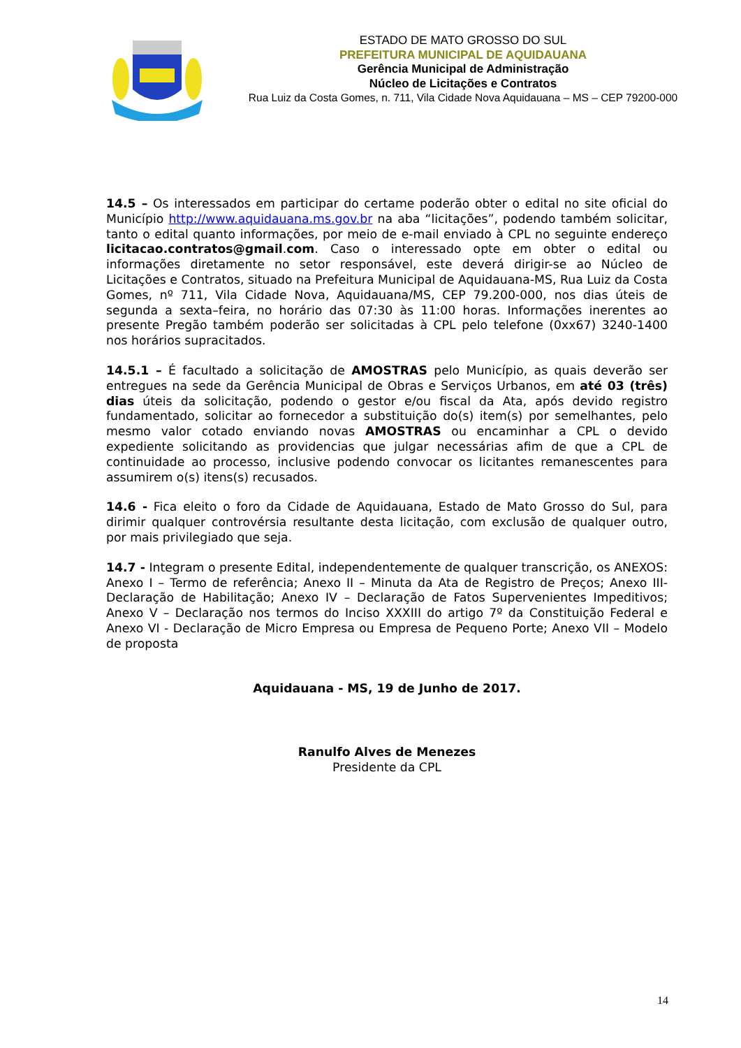ESTADO DE MATO GROSSO DO SUL
PREFEITURA MUNICIPAL DE AQUIDAUANA
Gerência Municipal de Administração
Núcleo de Licitações e Contratos
Rua Luiz da Costa Gomes, n. 711, Vila Cidade Nova Aquidauana – MS – CEP 79200-000
14.5 – Os interessados em participar do certame poderão obter o edital no site oficial do Município http://www.aquidauana.ms.gov.br na aba “licitações”, podendo também solicitar, tanto o edital quanto informações, por meio de e-mail enviado à CPL no seguinte endereço licitacao.contratos@gmail.com. Caso o interessado opte em obter o edital ou informações diretamente no setor responsável, este deverá dirigir-se ao Núcleo de Licitações e Contratos, situado na Prefeitura Municipal de Aquidauana-MS, Rua Luiz da Costa Gomes, nº 711, Vila Cidade Nova, Aquidauana/MS, CEP 79.200-000, nos dias úteis de segunda a sexta–feira, no horário das 07:30 às 11:00 horas. Informações inerentes ao presente Pregão também poderão ser solicitadas à CPL pelo telefone (0xx67) 3240-1400 nos horários supracitados.
14.5.1 – É facultado a solicitação de AMOSTRAS pelo Município, as quais deverão ser entregues na sede da Gerência Municipal de Obras e Serviços Urbanos, em até 03 (três) dias úteis da solicitação, podendo o gestor e/ou fiscal da Ata, após devido registro fundamentado, solicitar ao fornecedor a substituição do(s) item(s) por semelhantes, pelo mesmo valor cotado enviando novas AMOSTRAS ou encaminhar a CPL o devido expediente solicitando as providencias que julgar necessárias afim de que a CPL de continuidade ao processo, inclusive podendo convocar os licitantes remanescentes para assumirem o(s) itens(s) recusados.
14.6 - Fica eleito o foro da Cidade de Aquidauana, Estado de Mato Grosso do Sul, para dirimir qualquer controvérsia resultante desta licitação, com exclusão de qualquer outro, por mais privilegiado que seja.
14.7 - Integram o presente Edital, independentemente de qualquer transcrição, os ANEXOS: Anexo I – Termo de referência; Anexo II – Minuta da Ata de Registro de Preços; Anexo III- Declaração de Habilitação; Anexo IV – Declaração de Fatos Supervenientes Impeditivos; Anexo V – Declaração nos termos do Inciso XXXIII do artigo 7º da Constituição Federal e Anexo VI - Declaração de Micro Empresa ou Empresa de Pequeno Porte; Anexo VII – Modelo de proposta
Aquidauana - MS, 19 de Junho de 2017.
Ranulfo Alves de Menezes
Presidente da CPL
14